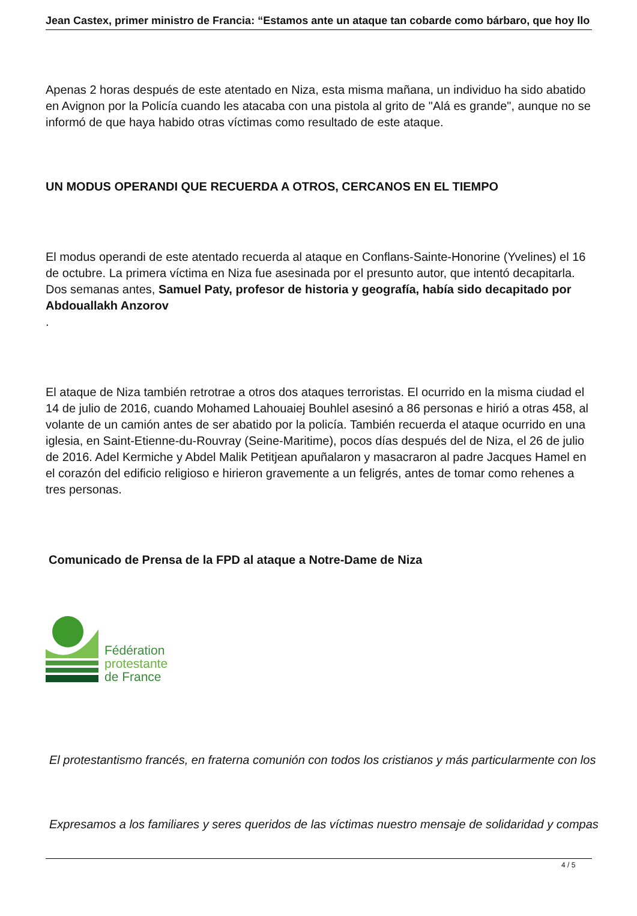Jean Castex, primer ministro de Francia: “Estamos ante un ataque tan cobarde como bárbaro, que hoy llo
Apenas 2 horas después de este atentado en Niza, esta misma mañana, un individuo ha sido abatido en Avignon por la Policía cuando les atacaba con una pistola al grito de "Alá es grande", aunque no se informó de que haya habido otras víctimas como resultado de este ataque.
UN MODUS OPERANDI QUE RECUERDA A OTROS, CERCANOS EN EL TIEMPO
El modus operandi de este atentado recuerda al ataque en Conflans-Sainte-Honorine (Yvelines) el 16 de octubre. La primera víctima en Niza fue asesinada por el presunto autor, que intentó decapitarla. Dos semanas antes, Samuel Paty, profesor de historia y geografía, había sido decapitado por Abdouallakh Anzorov
.
El ataque de Niza también retrotrae a otros dos ataques terroristas. El ocurrido en la misma ciudad el 14 de julio de 2016, cuando Mohamed Lahouaiej Bouhlel asesinó a 86 personas e hirió a otras 458, al volante de un camión antes de ser abatido por la policía. También recuerda el ataque ocurrido en una iglesia, en Saint-Etienne-du-Rouvray (Seine-Maritime), pocos días después del de Niza, el 26 de julio de 2016. Adel Kermiche y Abdel Malik Petitjean apuñalaron y masacraron al padre Jacques Hamel en el corazón del edificio religioso e hirieron gravemente a un feligrés, antes de tomar como rehenes a tres personas.
Comunicado de Prensa de la FPD al ataque a Notre-Dame de Niza
Fédération
protestante
de France
El protestantismo francés, en fraterna comunión con todos los cristianos y más particularmente con los
Expresamos a los familiares y seres queridos de las víctimas nuestro mensaje de solidaridad y compas
4 / 5